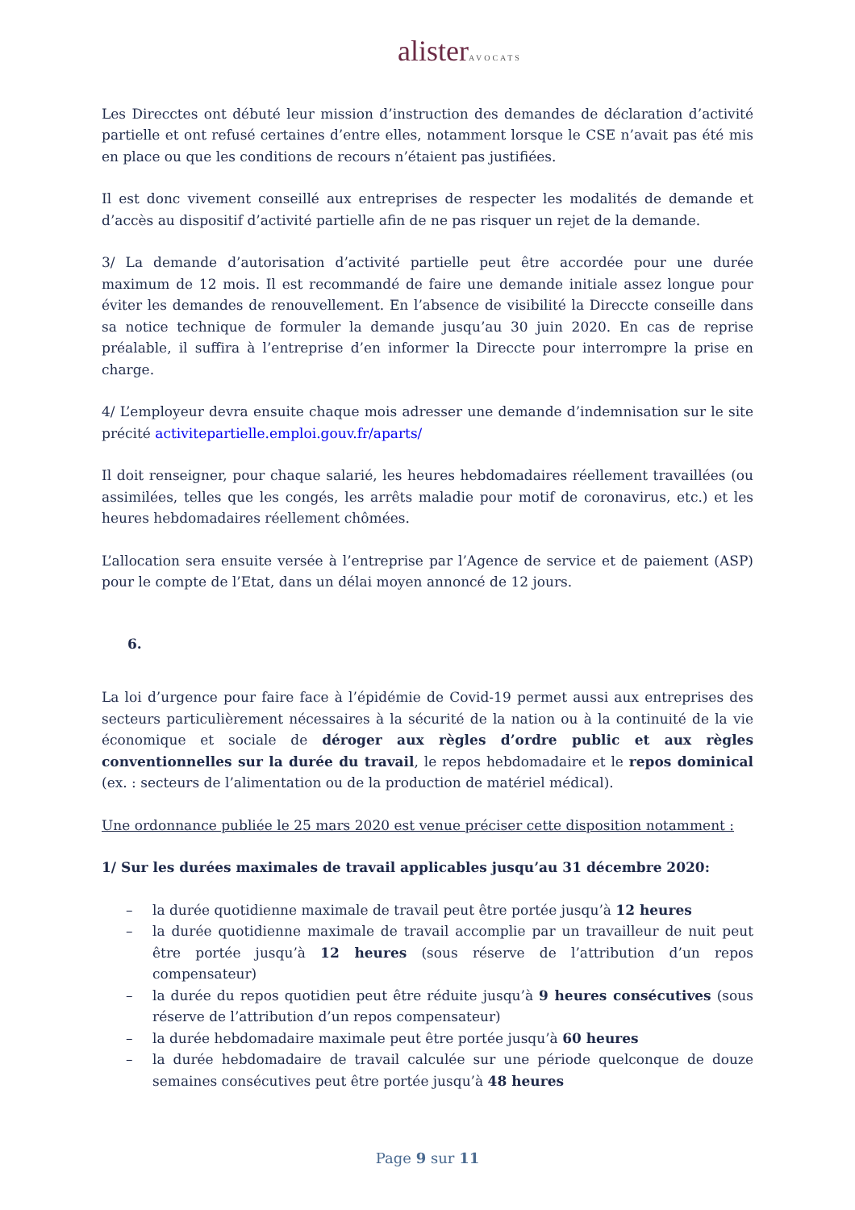alisterAVOCATS
Les Direcctes ont débuté leur mission d’instruction des demandes de déclaration d’activité partielle et ont refusé certaines d’entre elles, notamment lorsque le CSE n’avait pas été mis en place ou que les conditions de recours n’étaient pas justifiées.
Il est donc vivement conseillé aux entreprises de respecter les modalités de demande et d’accès au dispositif d’activité partielle afin de ne pas risquer un rejet de la demande.
3/ La demande d’autorisation d’activité partielle peut être accordée pour une durée maximum de 12 mois. Il est recommandé de faire une demande initiale assez longue pour éviter les demandes de renouvellement. En l’absence de visibilité la Direccte conseille dans sa notice technique de formuler la demande jusqu’au 30 juin 2020. En cas de reprise préalable, il suffira à l’entreprise d’en informer la Direccte pour interrompre la prise en charge.
4/ L’employeur devra ensuite chaque mois adresser une demande d’indemnisation sur le site précité activitepartielle.emploi.gouv.fr/aparts/
Il doit renseigner, pour chaque salarié, les heures hebdomadaires réellement travaillées (ou assimilées, telles que les congés, les arrêts maladie pour motif de coronavirus, etc.) et les heures hebdomadaires réellement chômées.
L’allocation sera ensuite versée à l’entreprise par l’Agence de service et de paiement (ASP) pour le compte de l’Etat, dans un délai moyen annoncé de 12 jours.
6.
La loi d’urgence pour faire face à l’épidémie de Covid-19 permet aussi aux entreprises des secteurs particulièrement nécessaires à la sécurité de la nation ou à la continuité de la vie économique et sociale de déroger aux règles d’ordre public et aux règles conventionnelles sur la durée du travail, le repos hebdomadaire et le repos dominical (ex. : secteurs de l’alimentation ou de la production de matériel médical).
Une ordonnance publiée le 25 mars 2020 est venue préciser cette disposition notamment :
1/ Sur les durées maximales de travail applicables jusqu’au 31 décembre 2020:
– la durée quotidienne maximale de travail peut être portée jusqu’à 12 heures
– la durée quotidienne maximale de travail accomplie par un travailleur de nuit peut être portée jusqu’à 12 heures (sous réserve de l’attribution d’un repos compensateur)
– la durée du repos quotidien peut être réduite jusqu’à 9 heures consécutives (sous réserve de l’attribution d’un repos compensateur)
– la durée hebdomadaire maximale peut être portée jusqu’à 60 heures
– la durée hebdomadaire de travail calculée sur une période quelconque de douze semaines consécutives peut être portée jusqu’à 48 heures
Page 9 sur 11